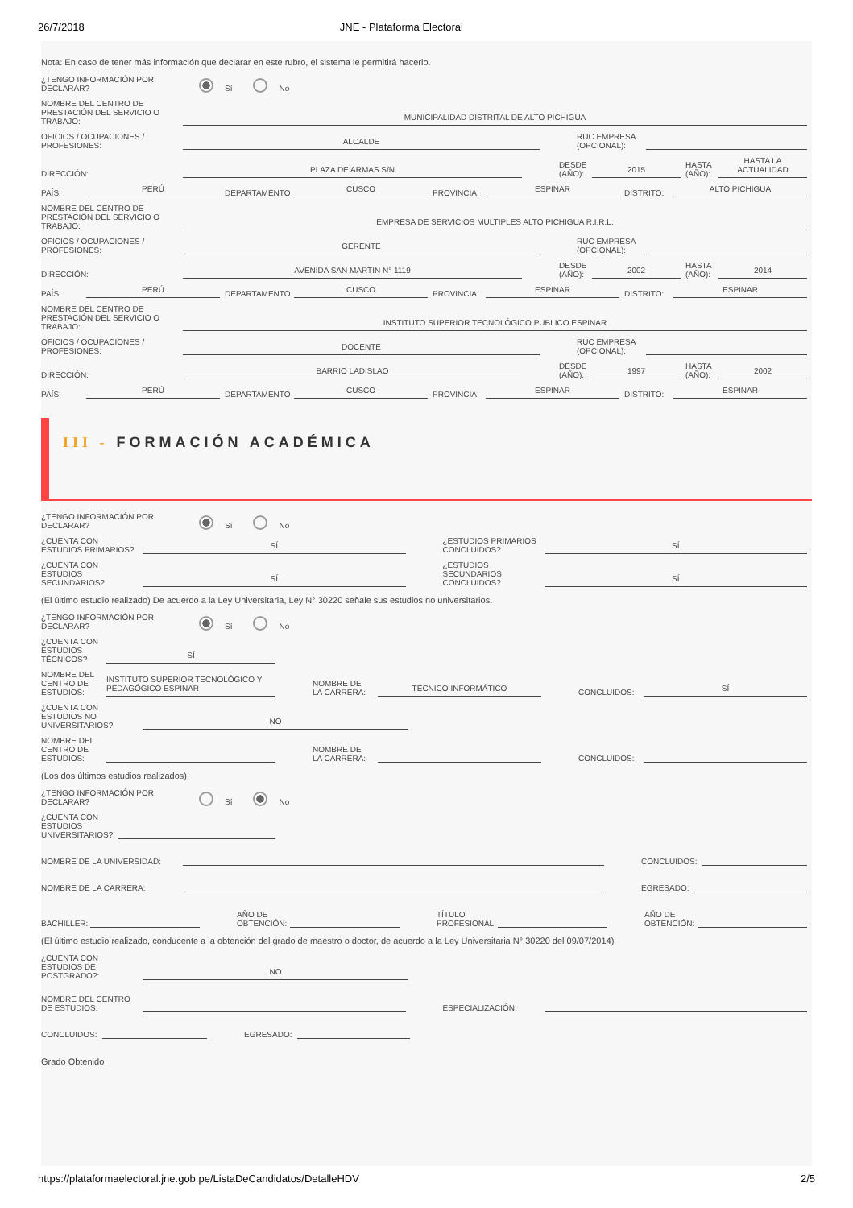26/7/2018 JNE - Plataforma Electoral
Nota: En caso de tener más información que declarar en este rubro, el sistema le permitirá hacerlo.
¿TENGO INFORMACIÓN POR DECLARAR?
Sí No
NOMBRE DEL CENTRO DE PRESTACIÓN DEL SERVICIO O TRABAJO:
MUNICIPALIDAD DISTRITAL DE ALTO PICHIGUA
OFICIOS / OCUPACIONES / PROFESIONES:
ALCALDE
RUC EMPRESA (OPCIONAL):
DIRECCIÓN:
PLAZA DE ARMAS S/N
DESDE (AÑO):
2015
HASTA (AÑO):
HASTA LA ACTUALIDAD
PAÍS:
PERÚ
DEPARTAMENTO
CUSCO
PROVINCIA:
ESPINAR
DISTRITO:
ALTO PICHIGUA
NOMBRE DEL CENTRO DE PRESTACIÓN DEL SERVICIO O TRABAJO:
EMPRESA DE SERVICIOS MULTIPLES ALTO PICHIGUA R.I.R.L.
OFICIOS / OCUPACIONES / PROFESIONES:
GERENTE
RUC EMPRESA (OPCIONAL):
DIRECCIÓN:
AVENIDA SAN MARTIN N° 1119
DESDE (AÑO):
2002
HASTA (AÑO):
2014
PAÍS:
PERÚ
DEPARTAMENTO
CUSCO
PROVINCIA:
ESPINAR
DISTRITO:
ESPINAR
NOMBRE DEL CENTRO DE PRESTACIÓN DEL SERVICIO O TRABAJO:
INSTITUTO SUPERIOR TECNOLÓGICO PUBLICO ESPINAR
OFICIOS / OCUPACIONES / PROFESIONES:
DOCENTE
RUC EMPRESA (OPCIONAL):
DIRECCIÓN:
BARRIO LADISLAO
DESDE (AÑO):
1997
HASTA (AÑO):
2002
PAÍS:
PERÚ
DEPARTAMENTO
CUSCO
PROVINCIA:
ESPINAR
DISTRITO:
ESPINAR
III - FORMACIÓN ACADÉMICA
¿TENGO INFORMACIÓN POR DECLARAR?
Sí No
¿CUENTA CON ESTUDIOS PRIMARIOS?
SÍ
¿ESTUDIOS PRIMARIOS CONCLUIDOS?
SÍ
¿CUENTA CON ESTUDIOS SECUNDARIOS?
SÍ
¿ESTUDIOS SECUNDARIOS CONCLUIDOS?
SÍ
(El último estudio realizado) De acuerdo a la Ley Universitaria, Ley N° 30220 señale sus estudios no universitarios.
¿TENGO INFORMACIÓN POR DECLARAR?
Sí No
¿CUENTA CON ESTUDIOS TÉCNICOS?
SÍ
NOMBRE DEL CENTRO DE ESTUDIOS:
INSTITUTO SUPERIOR TECNOLÓGICO Y PEDAGÓGICO ESPINAR
NOMBRE DE LA CARRERA:
TÉCNICO INFORMÁTICO
CONCLUIDOS:
SÍ
¿CUENTA CON ESTUDIOS NO UNIVERSITARIOS?
NO
NOMBRE DEL CENTRO DE ESTUDIOS:
NOMBRE DE LA CARRERA:
CONCLUIDOS:
(Los dos últimos estudios realizados).
¿TENGO INFORMACIÓN POR DECLARAR?
Sí No
¿CUENTA CON ESTUDIOS UNIVERSITARIOS?:
NOMBRE DE LA UNIVERSIDAD:
CONCLUIDOS:
NOMBRE DE LA CARRERA:
EGRESADO:
BACHILLER:
AÑO DE OBTENCIÓN:
TÍTULO PROFESIONAL:
AÑO DE OBTENCIÓN:
(El último estudio realizado, conducente a la obtención del grado de maestro o doctor, de acuerdo a la Ley Universitaria N° 30220 del 09/07/2014)
¿CUENTA CON ESTUDIOS DE POSTGRADO?:
NO
NOMBRE DEL CENTRO DE ESTUDIOS:
ESPECIALIZACIÓN:
CONCLUIDOS:
EGRESADO:
Grado Obtenido
https://plataformaelectoral.jne.gob.pe/ListaDeCandidatos/DetalleHDV 2/5